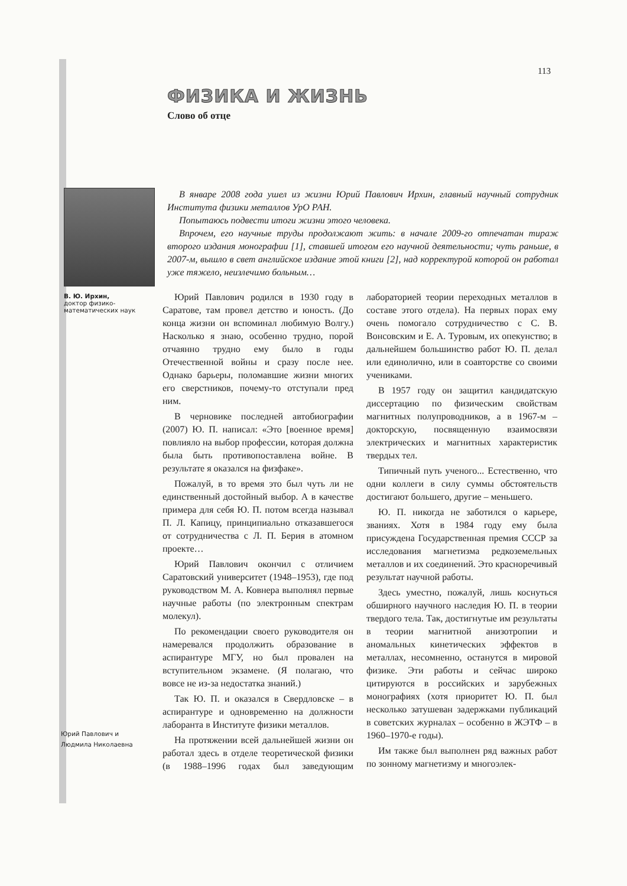113
ФИЗИКА И ЖИЗНЬ
Слово об отце
В. Ю. Ирхин,
доктор физико-
математических наук
В январе 2008 года ушел из жизни Юрий Павлович Ирхин, главный научный сотрудник Института физики металлов УрО РАН.
Попытаюсь подвести итоги жизни этого человека.
Впрочем, его научные труды продолжают жить: в начале 2009-го отпечатан тираж второго издания монографии [1], ставшей итогом его научной деятельности; чуть раньше, в 2007-м, вышло в свет английское издание этой книги [2], над корректурой которой он работал уже тяжело, неизлечимо больным…
Юрий Павлович родился в 1930 году в Саратове, там провел детство и юность. (До конца жизни он вспоминал любимую Волгу.) Насколько я знаю, особенно трудно, порой отчаянно трудно ему было в годы Отечественной войны и сразу после нее. Однако барьеры, поломавшие жизни многих его сверстников, почему-то отступали пред ним.
В черновике последней автобиографии (2007) Ю. П. написал: «Это [военное время] повлияло на выбор профессии, которая должна была быть противопоставлена войне. В результате я оказался на физфаке».
Пожалуй, в то время это был чуть ли не единственный достойный выбор. А в качестве примера для себя Ю. П. потом всегда называл П. Л. Капицу, принципиально отказавшегося от сотрудничества с Л. П. Берия в атомном проекте…
Юрий Павлович окончил с отличием Саратовский университет (1948–1953), где под руководством М. А. Ковнера выполнял первые научные работы (по электронным спектрам молекул).
По рекомендации своего руководителя он намеревался продолжить образование в аспирантуре МГУ, но был провален на вступительном экзамене. (Я полагаю, что вовсе не из-за недостатка знаний.)
Так Ю. П. и оказался в Свердловске – в аспирантуре и одновременно на должности лаборанта в Институте физики металлов.
На протяжении всей дальнейшей жизни он работал здесь в отделе теоретической физики (в 1988–1996 годах был заведующим лабораторией теории переходных металлов в составе этого отдела). На первых порах ему очень помогало сотрудничество с С. В. Вонсовским и Е. А. Туровым, их опекунство; в дальнейшем большинство работ Ю. П. делал или единолично, или в соавторстве со своими учениками.
В 1957 году он защитил кандидатскую диссертацию по физическим свойствам магнитных полупроводников, а в 1967-м – докторскую, посвященную взаимосвязи электрических и магнитных характеристик твердых тел.
Типичный путь ученого... Естественно, что одни коллеги в силу суммы обстоятельств достигают большего, другие – меньшего.
Ю. П. никогда не заботился о карьере, званиях. Хотя в 1984 году ему была присуждена Государственная премия СССР за исследования магнетизма редкоземельных металлов и их соединений. Это красноречивый результат научной работы.
Здесь уместно, пожалуй, лишь коснуться обширного научного наследия Ю. П. в теории твердого тела. Так, достигнутые им результаты в теории магнитной анизотропии и аномальных кинетических эффектов в металлах, несомненно, останутся в мировой физике. Эти работы и сейчас широко цитируются в российских и зарубежных монографиях (хотя приоритет Ю. П. был несколько затушеван задержками публикаций в советских журналах – особенно в ЖЭТФ – в 1960–1970-е годы).
Им также был выполнен ряд важных работ по зонному магнетизму и многоэлек-
Юрий Павлович и
Людмила Николаевна